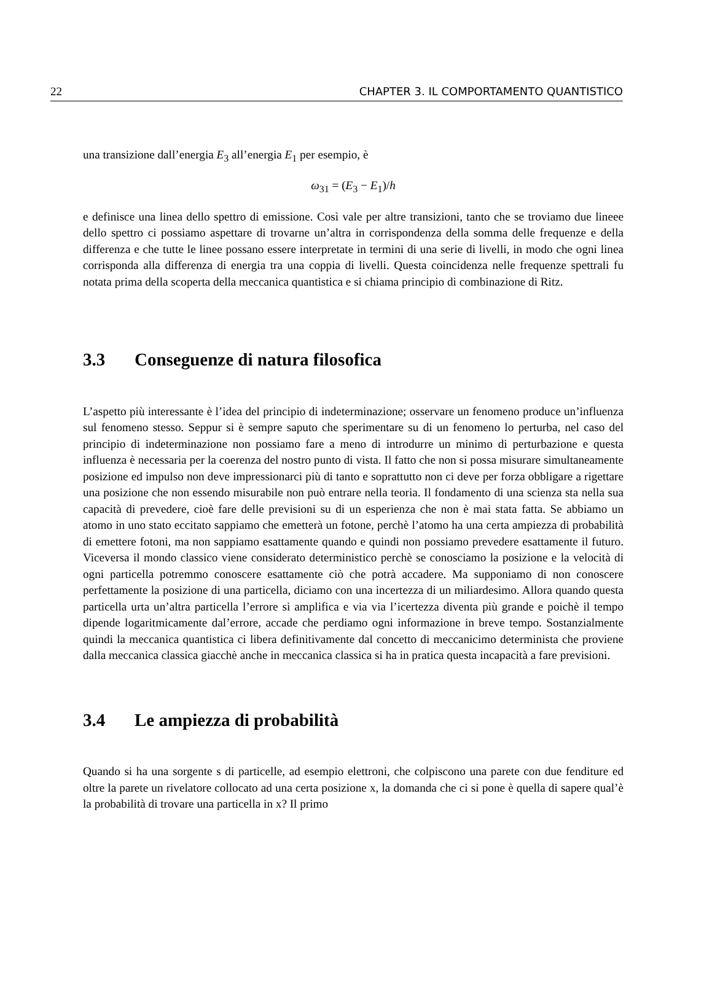22 CHAPTER 3. IL COMPORTAMENTO QUANTISTICO
una transizione dall’energia E<sub>3</sub> all’energia E<sub>1</sub> per esempio, è
ω<sub>31</sub> = (E<sub>3</sub> − E<sub>1</sub>)/h
e definisce una linea dello spettro di emissione. Così vale per altre transizioni, tanto che se troviamo due lineee dello spettro ci possiamo aspettare di trovarne un’altra in corrispondenza della somma delle frequenze e della differenza e che tutte le linee possano essere interpretate in termini di una serie di livelli, in modo che ogni linea corrisponda alla differenza di energia tra una coppia di livelli. Questa coincidenza nelle frequenze spettrali fu notata prima della scoperta della meccanica quantistica e si chiama principio di combinazione di Ritz.
3.3 Conseguenze di natura filosofica
L’aspetto più interessante è l’idea del principio di indeterminazione; osservare un fenomeno produce un’influenza sul fenomeno stesso. Seppur si è sempre saputo che sperimentare su di un fenomeno lo perturba, nel caso del principio di indeterminazione non possiamo fare a meno di introdurre un minimo di perturbazione e questa influenza è necessaria per la coerenza del nostro punto di vista. Il fatto che non si possa misurare simultaneamente posizione ed impulso non deve impressionarci più di tanto e soprattutto non ci deve per forza obbligare a rigettare una posizione che non essendo misurabile non può entrare nella teoria. Il fondamento di una scienza sta nella sua capacità di prevedere, cioè fare delle previsioni su di un esperienza che non è mai stata fatta. Se abbiamo un atomo in uno stato eccitato sappiamo che emetterà un fotone, perchè l’atomo ha una certa ampiezza di probabilità di emettere fotoni, ma non sappiamo esattamente quando e quindi non possiamo prevedere esattamente il futuro. Viceversa il mondo classico viene considerato deterministico perchè se conosciamo la posizione e la velocità di ogni particella potremmo conoscere esattamente ciò che potrà accadere. Ma supponiamo di non conoscere perfettamente la posizione di una particella, diciamo con una incertezza di un miliardesimo. Allora quando questa particella urta un’altra particella l’errore si amplifica e via via l’icertezza diventa più grande e poichè il tempo dipende logaritmicamente dal’errore, accade che perdiamo ogni informazione in breve tempo. Sostanzialmente quindi la meccanica quantistica ci libera definitivamente dal concetto di meccanicimo determinista che proviene dalla meccanica classica giacchè anche in meccanica classica si ha in pratica questa incapacità a fare previsioni.
3.4 Le ampiezza di probabilità
Quando si ha una sorgente s di particelle, ad esempio elettroni, che colpiscono una parete con due fenditure ed oltre la parete un rivelatore collocato ad una certa posizione x, la domanda che ci si pone è quella di sapere qual’è la probabilità di trovare una particella in x? Il primo